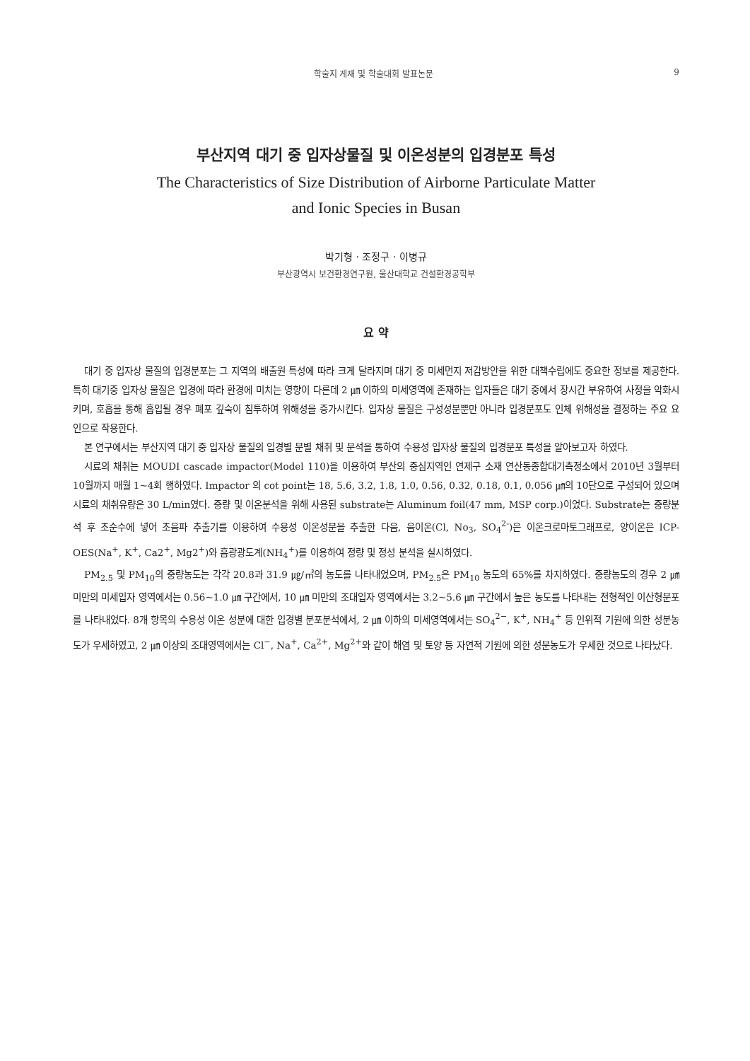학술지 게재 및 학술대회 발표논문 9
부산지역 대기 중 입자상물질 및 이온성분의 입경분포 특성
The Characteristics of Size Distribution of Airborne Particulate Matter
and Ionic Species in Busan
박기형 · 조정구 · 이병규
부산광역시 보건환경연구원, 울산대학교 건설환경공학부
요 약
대기 중 입자상 물질의 입경분포는 그 지역의 배출원 특성에 따라 크게 달라지며 대기 중 미세먼지 저감방안을 위한 대책수립에도 중요한 정보를 제공한다. 특히 대기중 입자상 물질은 입경에 따라 환경에 미치는 영향이 다른데 2 ㎛ 이하의 미세영역에 존재하는 입자들은 대기 중에서 장시간 부유하여 사정을 악화시키며, 호흡을 통해 흡입될 경우 폐포 깊숙이 침투하여 위해성을 증가시킨다. 입자상 물질은 구성성분뿐만 아니라 입경분포도 인체 위해성을 결정하는 주요 요인으로 작용한다.
본 연구에서는 부산지역 대기 중 입자상 물질의 입경별 분별 채취 및 분석을 통하여 수용성 입자상 물질의 입경분포 특성을 알아보고자 하였다.
시료의 채취는 MOUDI cascade impactor(Model 110)을 이용하여 부산의 중심지역인 연제구 소재 연산동종합대기측정소에서 2010년 3월부터 10월까지 매월 1~4회 행하였다. Impactor 의 cot point는 18, 5.6, 3.2, 1.8, 1.0, 0.56, 0.32, 0.18, 0.1, 0.056 ㎛의 10단으로 구성되어 있으며 시료의 채취유량은 30 L/min였다. 중량 및 이온분석을 위해 사용된 substrate는 Aluminum foil(47 mm, MSP corp.)이었다. Substrate는 중량분석 후 초순수에 넣어 초음파 추출기를 이용하여 수용성 이온성분을 추출한 다음, 음이온(Cl, No<sub>3</sub>, SO<sub>4</sub><sup>2-</sup>)은 이온크로마토그래프로, 양이온은 ICP-OES(Na<sup>+</sup>, K<sup>+</sup>, Ca2<sup>+</sup>, Mg2<sup>+</sup>)와 흡광광도계(NH<sub>4</sub><sup>+</sup>)를 이용하여 정량 및 정성 분석을 실시하였다.
PM<sub>2.5</sub> 및 PM<sub>10</sub>의 중량농도는 각각 20.8과 31.9 ㎍/㎥의 농도를 나타내었으며, PM<sub>2.5</sub>은 PM<sub>10</sub> 농도의 65%를 차지하였다. 중량농도의 경우 2 ㎛ 미만의 미세입자 영역에서는 0.56~1.0 ㎛ 구간에서, 10 ㎛ 미만의 조대입자 영역에서는 3.2~5.6 ㎛ 구간에서 높은 농도를 나타내는 전형적인 이산형분포를 나타내었다. 8개 항목의 수용성 이온 성분에 대한 입경별 분포분석에서, 2 ㎛ 이하의 미세영역에서는 SO<sub>4</sub><sup>2−</sup>, K<sup>+</sup>, NH<sub>4</sub><sup>+</sup> 등 인위적 기원에 의한 성분농도가 우세하였고, 2 ㎛ 이상의 조대영역에서는 Cl<sup>−</sup>, Na<sup>+</sup>, Ca<sup>2+</sup>, Mg<sup>2+</sup>와 같이 해염 및 토양 등 자연적 기원에 의한 성분농도가 우세한 것으로 나타났다.